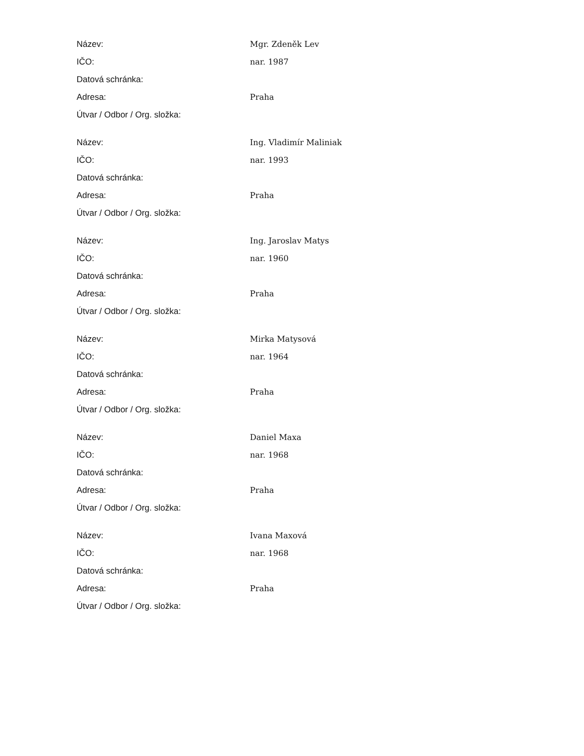| Název: | Mgr. Zdeněk Lev |
| IČO: | nar. 1987 |
| Datová schránka: | |
| Adresa: | Praha |
| Útvar / Odbor / Org. složka: | |
| Název: | Ing. Vladimír Maliniak |
| IČO: | nar. 1993 |
| Datová schránka: | |
| Adresa: | Praha |
| Útvar / Odbor / Org. složka: | |
| Název: | Ing. Jaroslav Matys |
| IČO: | nar. 1960 |
| Datová schránka: | |
| Adresa: | Praha |
| Útvar / Odbor / Org. složka: | |
| Název: | Mirka Matysová |
| IČO: | nar. 1964 |
| Datová schránka: | |
| Adresa: | Praha |
| Útvar / Odbor / Org. složka: | |
| Název: | Daniel Maxa |
| IČO: | nar. 1968 |
| Datová schránka: | |
| Adresa: | Praha |
| Útvar / Odbor / Org. složka: | |
| Název: | Ivana Maxová |
| IČO: | nar. 1968 |
| Datová schránka: | |
| Adresa: | Praha |
| Útvar / Odbor / Org. složka: | |